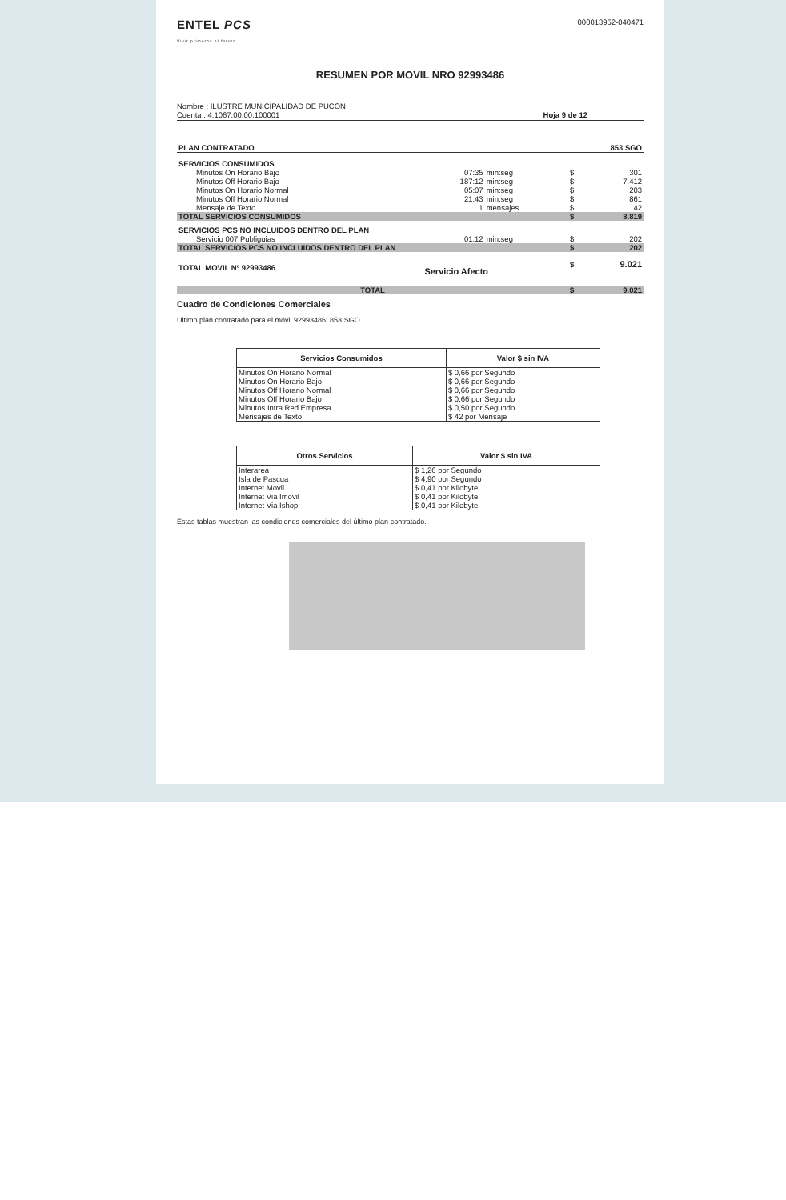ENTEL PCS
Vivir primeros el futuro
000013952-040471
RESUMEN POR MOVIL NRO 92993486
Nombre : ILUSTRE MUNICIPALIDAD DE PUCON
Cuenta : 4.1067.00.00.100001
Hoja 9 de 12
| PLAN CONTRATADO | | | | 853 SGO |
| SERVICIOS CONSUMIDOS | | | | |
| Minutos On Horario Bajo | 07:35 | min:seg | $ | 301 |
| Minutos Off Horario Bajo | 187:12 | min:seg | $ | 7.412 |
| Minutos On Horario Normal | 05:07 | min:seg | $ | 203 |
| Minutos Off Horario Normal | 21:43 | min:seg | $ | 861 |
| Mensaje de Texto | 1 | mensajes | $ | 42 |
| TOTAL SERVICIOS CONSUMIDOS | | | $ | 8.819 |
| SERVICIOS PCS NO INCLUIDOS DENTRO DEL PLAN | | | | |
| Servicio 007 Publiguias | 01:12 | min:seg | $ | 202 |
| TOTAL SERVICIOS PCS NO INCLUIDOS DENTRO DEL PLAN | | | $ | 202 |
| TOTAL MOVIL Nº 92993486 | Servicio Afecto | | $ | 9.021 |
| TOTAL | | | $ | 9.021 |
Cuadro de Condiciones Comerciales
Ultimo plan contratado para el móvil 92993486: 853 SGO
| Servicios Consumidos | Valor $ sin IVA |
| --- | --- |
| Minutos On Horario Normal | $ 0,66 por Segundo |
| Minutos On Horario Bajo | $ 0,66 por Segundo |
| Minutos Off Horario Normal | $ 0,66 por Segundo |
| Minutos Off Horario Bajo | $ 0,66 por Segundo |
| Minutos Intra Red Empresa | $ 0,50 por Segundo |
| Mensajes de Texto | $ 42 por Mensaje |
| Otros Servicios | Valor $ sin IVA |
| --- | --- |
| Interarea | $ 1,26 por Segundo |
| Isla de Pascua | $ 4,90 por Segundo |
| Internet Movil | $ 0,41 por Kilobyte |
| Internet Via Imovil | $ 0,41 por Kilobyte |
| Internet Via Ishop | $ 0,41 por Kilobyte |
Estas tablas muestran las condiciones comerciales del último plan contratado.